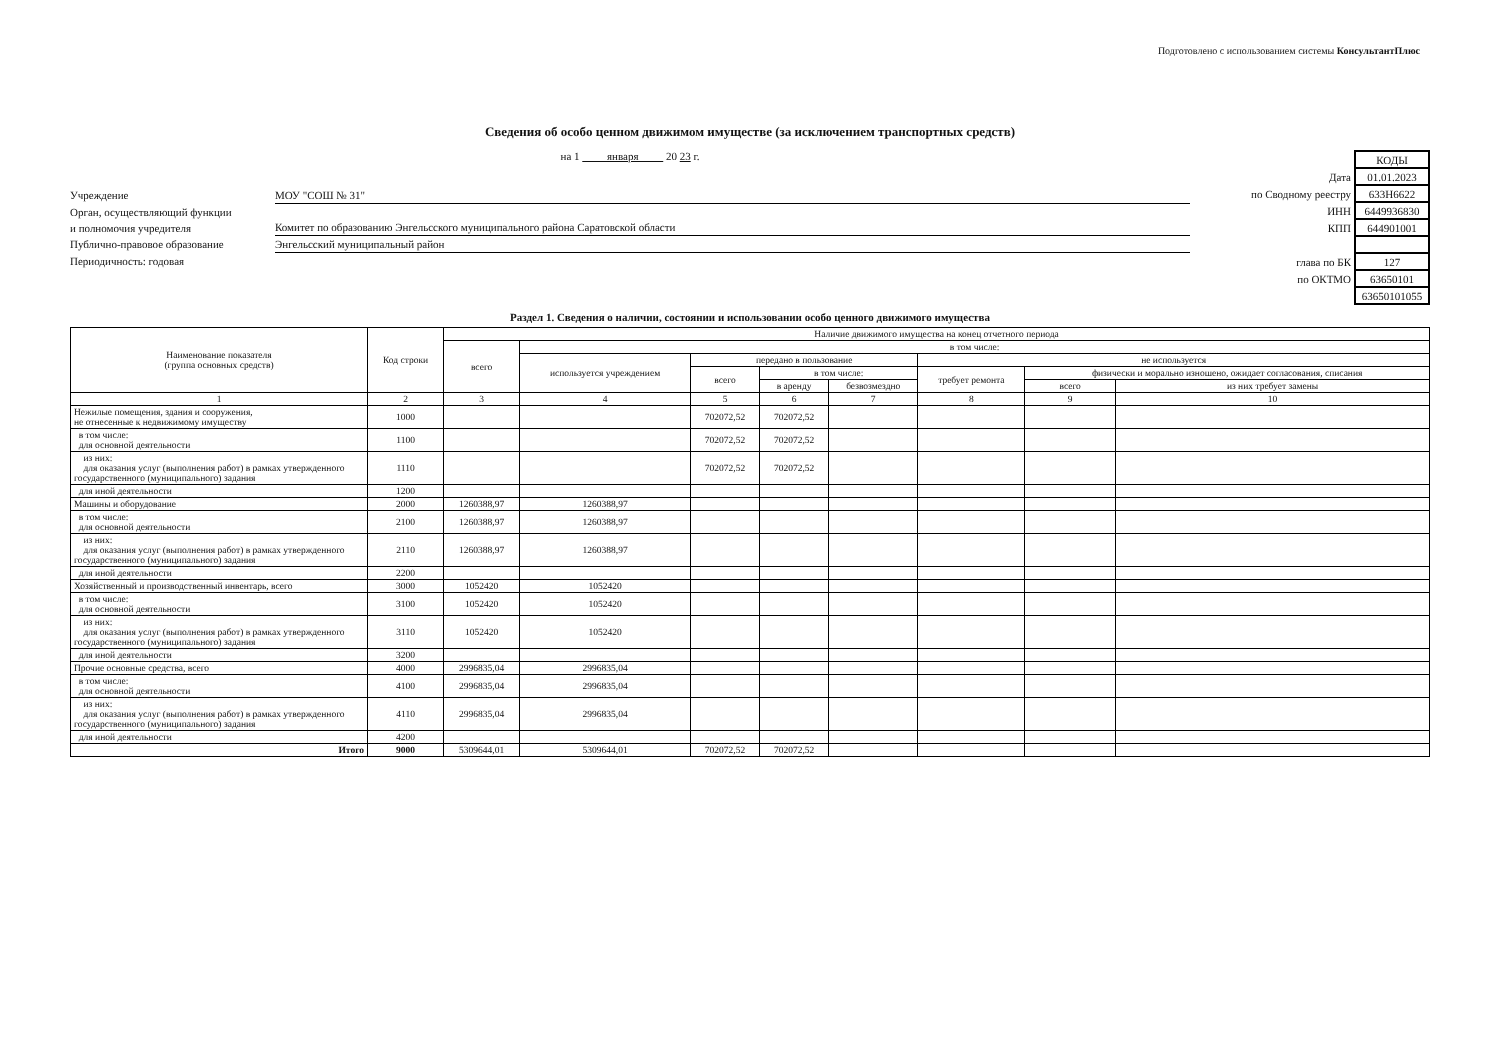Подготовлено с использованием системы КонсультантПлюс
Сведения об особо ценном движимом имуществе (за исключением транспортных средств)
на 1 января 20 23 г.
Учреждение МОУ "СОШ № 31"
Орган, осуществляющий функции
и полномочия учредителя Комитет по образованию Энгельсского муниципального района Саратовской области
Публично-правовое образование Энгельсский муниципальный район
Периодичность: годовая
| | КОДЫ |
| Дата | 01.01.2023 |
| по Сводному реестру | 633Н6622 |
| ИНН | 6449936830 |
| КПП | 644901001 |
| глава по БК | 127 |
| по ОКТМО | 63650101 |
| | 63650101055 |
Раздел 1. Сведения о наличии, состоянии и использовании особо ценного движимого имущества
| Наименование показателя (группа основных средств) | Код строки | Наличие движимого имущества на конец отчетного периода | | | | | | | |
| --- | --- | --- | --- | --- | --- | --- | --- | --- | --- |
| | | всего | в том числе: | | | | | | |
| | | | используется учреждением | передано в пользование | | | не используется | | |
| | | | | всего | в том числе: | | требует ремонта | физически и морально изношено, ожидает согласования, списания | |
| | | | | | в аренду | безвозмездно | | всего | из них требует замены |
| 1 | 2 | 3 | 4 | 5 | 6 | 7 | 8 | 9 | 10 |
| Нежилые помещения, здания и сооружения, не отнесенные к недвижимому имуществу | 1000 | | | 702072,52 | 702072,52 | | | | |
| в том числе: для основной деятельности | 1100 | | | 702072,52 | 702072,52 | | | | |
| из них: для оказания услуг (выполнения работ) в рамках утвержденного государственного (муниципального) задания | 1110 | | | 702072,52 | 702072,52 | | | | |
| для иной деятельности | 1200 | | | | | | | | |
| Машины и оборудование | 2000 | 1260388,97 | 1260388,97 | | | | | | |
| в том числе: для основной деятельности | 2100 | 1260388,97 | 1260388,97 | | | | | | |
| из них: для оказания услуг (выполнения работ) в рамках утвержденного государственного (муниципального) задания | 2110 | 1260388,97 | 1260388,97 | | | | | | |
| для иной деятельности | 2200 | | | | | | | | |
| Хозяйственный и производственный инвентарь, всего | 3000 | 1052420 | 1052420 | | | | | | |
| в том числе: для основной деятельности | 3100 | 1052420 | 1052420 | | | | | | |
| из них: для оказания услуг (выполнения работ) в рамках утвержденного государственного (муниципального) задания | 3110 | 1052420 | 1052420 | | | | | | |
| для иной деятельности | 3200 | | | | | | | | |
| Прочие основные средства, всего | 4000 | 2996835,04 | 2996835,04 | | | | | | |
| в том числе: для основной деятельности | 4100 | 2996835,04 | 2996835,04 | | | | | | |
| из них: для оказания услуг (выполнения работ) в рамках утвержденного государственного (муниципального) задания | 4110 | 2996835,04 | 2996835,04 | | | | | | |
| для иной деятельности | 4200 | | | | | | | | |
| Итого | 9000 | 5309644,01 | 5309644,01 | 702072,52 | 702072,52 | | | | |